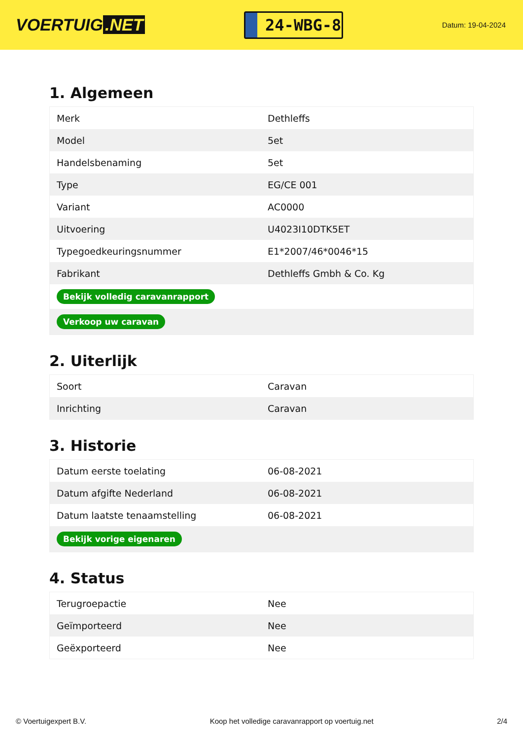VOERTUIG.NET
24-WBG-8
Datum: 19-04-2024
1. Algemeen
| Merk | Dethleffs |
| Model | 5et |
| Handelsbenaming | 5et |
| Type | EG/CE 001 |
| Variant | AC0000 |
| Uitvoering | U4023I10DTK5ET |
| Typegoedkeuringsnummer | E1*2007/46*0046*15 |
| Fabrikant | Dethleffs Gmbh & Co. Kg |
| Bekijk volledig caravanrapport | |
| Verkoop uw caravan | |
2. Uiterlijk
| Soort | Caravan |
| Inrichting | Caravan |
3. Historie
| Datum eerste toelating | 06-08-2021 |
| Datum afgifte Nederland | 06-08-2021 |
| Datum laatste tenaamstelling | 06-08-2021 |
| Bekijk vorige eigenaren | |
4. Status
| Terugroepactie | Nee |
| Geïmporteerd | Nee |
| Geëxporteerd | Nee |
© Voertuigexpert B.V. Koop het volledige caravanrapport op voertuig.net 2/4